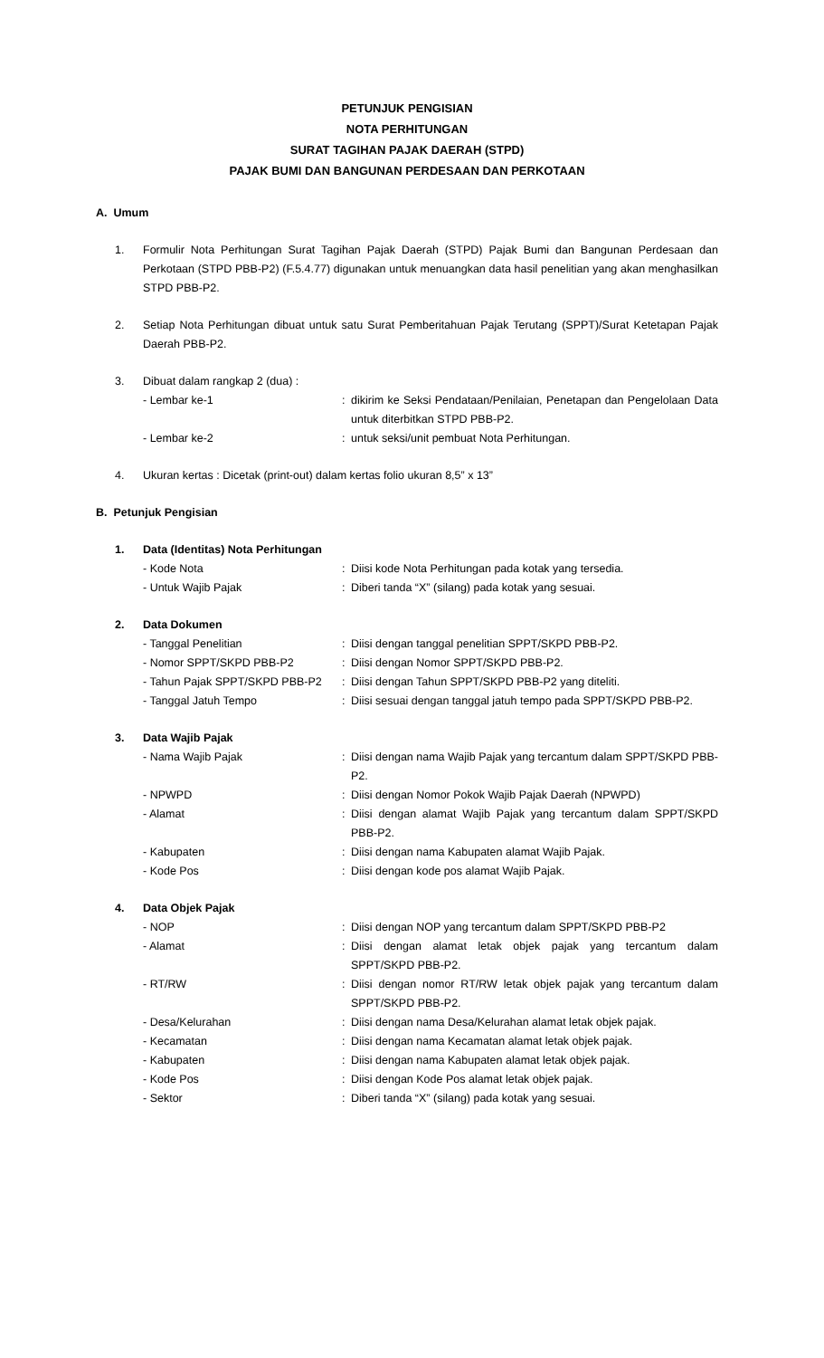PETUNJUK PENGISIAN
NOTA PERHITUNGAN
SURAT TAGIHAN PAJAK DAERAH (STPD)
PAJAK BUMI DAN BANGUNAN PERDESAAN DAN PERKOTAAN
A. Umum
1. Formulir Nota Perhitungan Surat Tagihan Pajak Daerah (STPD) Pajak Bumi dan Bangunan Perdesaan dan Perkotaan (STPD PBB-P2) (F.5.4.77) digunakan untuk menuangkan data hasil penelitian yang akan menghasilkan STPD PBB-P2.
2. Setiap Nota Perhitungan dibuat untuk satu Surat Pemberitahuan Pajak Terutang (SPPT)/Surat Ketetapan Pajak Daerah PBB-P2.
3. Dibuat dalam rangkap 2 (dua) :
- Lembar ke-1 : dikirim ke Seksi Pendataan/Penilaian, Penetapan dan Pengelolaan Data untuk diterbitkan STPD PBB-P2.
- Lembar ke-2 : untuk seksi/unit pembuat Nota Perhitungan.
4. Ukuran kertas : Dicetak (print-out) dalam kertas folio ukuran 8,5” x 13”
B. Petunjuk Pengisian
1. Data (Identitas) Nota Perhitungan
- Kode Nota : Diisi kode Nota Perhitungan pada kotak yang tersedia.
- Untuk Wajib Pajak : Diberi tanda “X” (silang) pada kotak yang sesuai.
2. Data Dokumen
- Tanggal Penelitian : Diisi dengan tanggal penelitian SPPT/SKPD PBB-P2.
- Nomor SPPT/SKPD PBB-P2 : Diisi dengan Nomor SPPT/SKPD PBB-P2.
- Tahun Pajak SPPT/SKPD PBB-P2
: Diisi dengan Tahun SPPT/SKPD PBB-P2 yang diteliti.
- Tanggal Jatuh Tempo : Diisi sesuai dengan tanggal jatuh tempo pada SPPT/SKPD PBB-P2.
3. Data Wajib Pajak
- Nama Wajib Pajak : Diisi dengan nama Wajib Pajak yang tercantum dalam SPPT/SKPD PBB-P2.
- NPWPD : Diisi dengan Nomor Pokok Wajib Pajak Daerah (NPWPD)
- Alamat : Diisi dengan alamat Wajib Pajak yang tercantum dalam SPPT/SKPD PBB-P2.
- Kabupaten : Diisi dengan nama Kabupaten alamat Wajib Pajak.
- Kode Pos : Diisi dengan kode pos alamat Wajib Pajak.
4. Data Objek Pajak
- NOP : Diisi dengan NOP yang tercantum dalam SPPT/SKPD PBB-P2
- Alamat : Diisi dengan alamat letak objek pajak yang tercantum dalam SPPT/SKPD PBB-P2.
- RT/RW : Diisi dengan nomor RT/RW letak objek pajak yang tercantum dalam SPPT/SKPD PBB-P2.
- Desa/Kelurahan : Diisi dengan nama Desa/Kelurahan alamat letak objek pajak.
- Kecamatan : Diisi dengan nama Kecamatan alamat letak objek pajak.
- Kabupaten : Diisi dengan nama Kabupaten alamat letak objek pajak.
- Kode Pos : Diisi dengan Kode Pos alamat letak objek pajak.
- Sektor : Diberi tanda “X” (silang) pada kotak yang sesuai.